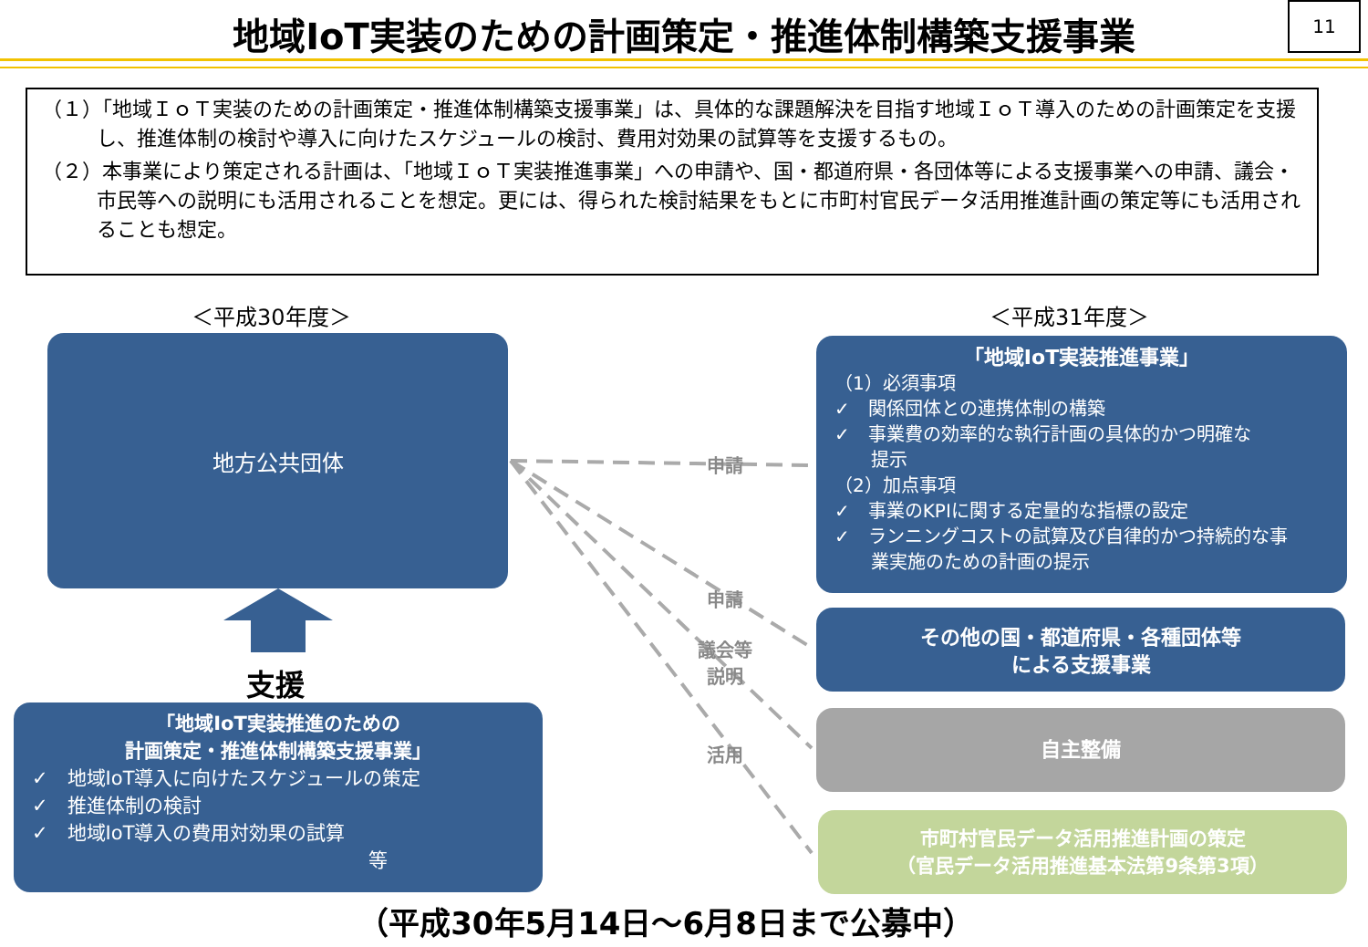地域IoT実装のための計画策定・推進体制構築支援事業 11
（１）「地域ＩｏＴ実装のための計画策定・推進体制構築支援事業」は、具体的な課題解決を目指す地域ＩｏＴ導入のための計画策定を支援し、推進体制の検討や導入に向けたスケジュールの検討、費用対効果の試算等を支援するもの。
（２）本事業により策定される計画は、「地域ＩｏＴ実装推進事業」への申請や、国・都道府県・各団体等による支援事業への申請、議会・市民等への説明にも活用されることを想定。更には、得られた検討結果をもとに市町村官民データ活用推進計画の策定等にも活用されることも想定。
＜平成30年度＞ ＜平成31年度＞
地方公共団体
支援
申請
申請
議会等
説明
活用
「地域IoT実装推進のための
計画策定・推進体制構築支援事業」
✓　地域IoT導入に向けたスケジュールの策定
✓　推進体制の検討
✓　地域IoT導入の費用対効果の試算
等
「地域IoT実装推進事業」
（1）必須事項
✓　関係団体との連携体制の構築
✓　事業費の効率的な執行計画の具体的かつ明確な
　　提示
（2）加点事項
✓　事業のKPIに関する定量的な指標の設定
✓　ランニングコストの試算及び自律的かつ持続的な事
　　業実施のための計画の提示
その他の国・都道府県・各種団体等
による支援事業
自主整備
市町村官民データ活用推進計画の策定
（官民データ活用推進基本法第9条第3項）
（平成30年5月14日～6月8日まで公募中）